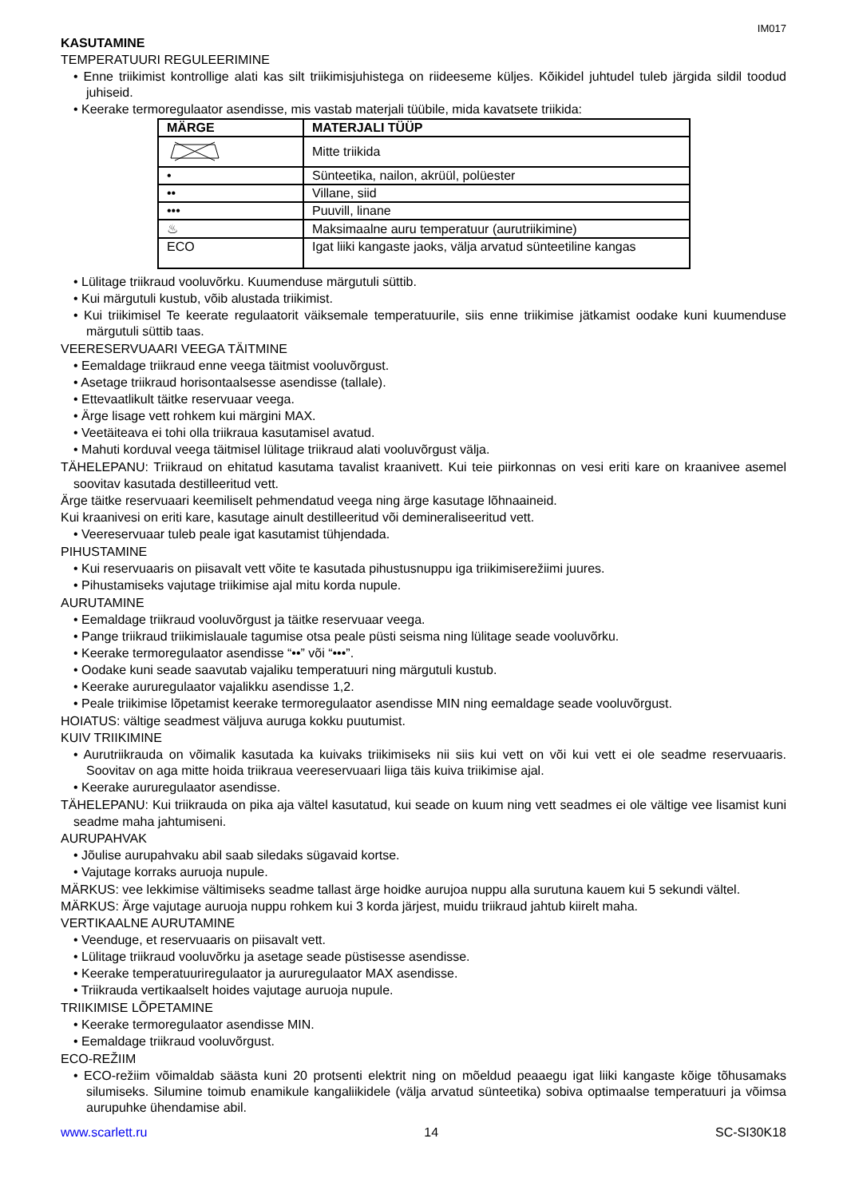IM017
KASUTAMINE
TEMPERATUURI REGULEERIMINE
• Enne triikimist kontrollige alati kas silt triikimisjuhistega on riideeseme küljes. Kõikidel juhtudel tuleb järgida sildil toodud juhiseid.
• Keerake termoregulaator asendisse, mis vastab materjali tüübile, mida kavatsete triikida:
| MÄRGE | MATERJALI TÜÜP |
| --- | --- |
| | Mitte triikida |
| • | Sünteetika, nailon, akrüül, polüester |
| •• | Villane, siid |
| ••• | Puuvill, linane |
| ♨ | Maksimaalne auru temperatuur (aurutriikimine) |
| ECO | Igat liiki kangaste jaoks, välja arvatud sünteetiline kangas |
• Lülitage triikraud vooluvõrku. Kuumenduse märgutuli süttib.
• Kui märgutuli kustub, võib alustada triikimist.
• Kui triikimisel Te keerate regulaatorit väiksemale temperatuurile, siis enne triikimise jätkamist oodake kuni kuumenduse märgutuli süttib taas.
VEERESERVUAARI VEEGA TÄITMINE
• Eemaldage triikraud enne veega täitmist vooluvõrgust.
• Asetage triikraud horisontaalsesse asendisse (tallale).
• Ettevaatlikult täitke reservuaar veega.
• Ärge lisage vett rohkem kui märgini MAX.
• Veetäiteava ei tohi olla triikraua kasutamisel avatud.
• Mahuti korduval veega täitmisel lülitage triikraud alati vooluvõrgust välja.
TÄHELEPANU: Triikraud on ehitatud kasutama tavalist kraanivett. Kui teie piirkonnas on vesi eriti kare on kraanivee asemel soovitav kasutada destilleeritud vett.
Ärge täitke reservuaari keemiliselt pehmendatud veega ning ärge kasutage lõhnaaineid.
Kui kraanivesi on eriti kare, kasutage ainult destilleeritud või demineraliseeritud vett.
• Veereservuaar tuleb peale igat kasutamist tühjendada.
PIHUSTAMINE
• Kui reservuaaris on piisavalt vett võite te kasutada pihustusnuppu iga triikimiserežiimi juures.
• Pihustamiseks vajutage triikimise ajal mitu korda nupule.
AURUTAMINE
• Eemaldage triikraud vooluvõrgust ja täitke reservuaar veega.
• Pange triikraud triikimislauale tagumise otsa peale püsti seisma ning lülitage seade vooluvõrku.
• Keerake termoregulaator asendisse “••” või “•••”.
• Oodake kuni seade saavutab vajaliku temperatuuri ning märgutuli kustub.
• Keerake aururegulaator vajalikku asendisse 1,2.
• Peale triikimise lõpetamist keerake termoregulaator asendisse MIN ning eemaldage seade vooluvõrgust.
HOIATUS: vältige seadmest väljuva auruga kokku puutumist.
KUIV TRIIKIMINE
• Aurutriikrauda on võimalik kasutada ka kuivaks triikimiseks nii siis kui vett on või kui vett ei ole seadme reservuaaris. Soovitav on aga mitte hoida triikraua veereservuaari liiga täis kuiva triikimise ajal.
• Keerake aururegulaator asendisse.
TÄHELEPANU: Kui triikrauda on pika aja vältel kasutatud, kui seade on kuum ning vett seadmes ei ole vältige vee lisamist kuni seadme maha jahtumiseni.
AURUPAHVAK
• Jõulise aurupahvaku abil saab siledaks sügavaid kortse.
• Vajutage korraks auruoja nupule.
MÄRKUS: vee lekkimise vältimiseks seadme tallast ärge hoidke aurujoa nuppu alla surutuna kauem kui 5 sekundi vältel.
MÄRKUS: Ärge vajutage auruoja nuppu rohkem kui 3 korda järjest, muidu triikraud jahtub kiirelt maha.
VERTIKAALNE AURUTAMINE
• Veenduge, et reservuaaris on piisavalt vett.
• Lülitage triikraud vooluvõrku ja asetage seade püstisesse asendisse.
• Keerake temperatuuriregulaator ja aururegulaator MAX asendisse.
• Triikrauda vertikaalselt hoides vajutage auruoja nupule.
TRIIKIMISE LÕPETAMINE
• Keerake termoregulaator asendisse MIN.
• Eemaldage triikraud vooluvõrgust.
ECO-REŽIIM
• ECO-režiim võimaldab säästa kuni 20 protsenti elektrit ning on mõeldud peaaegu igat liiki kangaste kõige tõhusamaks silumiseks. Silumine toimub enamikule kangaliikidele (välja arvatud sünteetika) sobiva optimaalse temperatuuri ja võimsa aurupuhke ühendamise abil.
www.scarlett.ru 14 SC-SI30K18